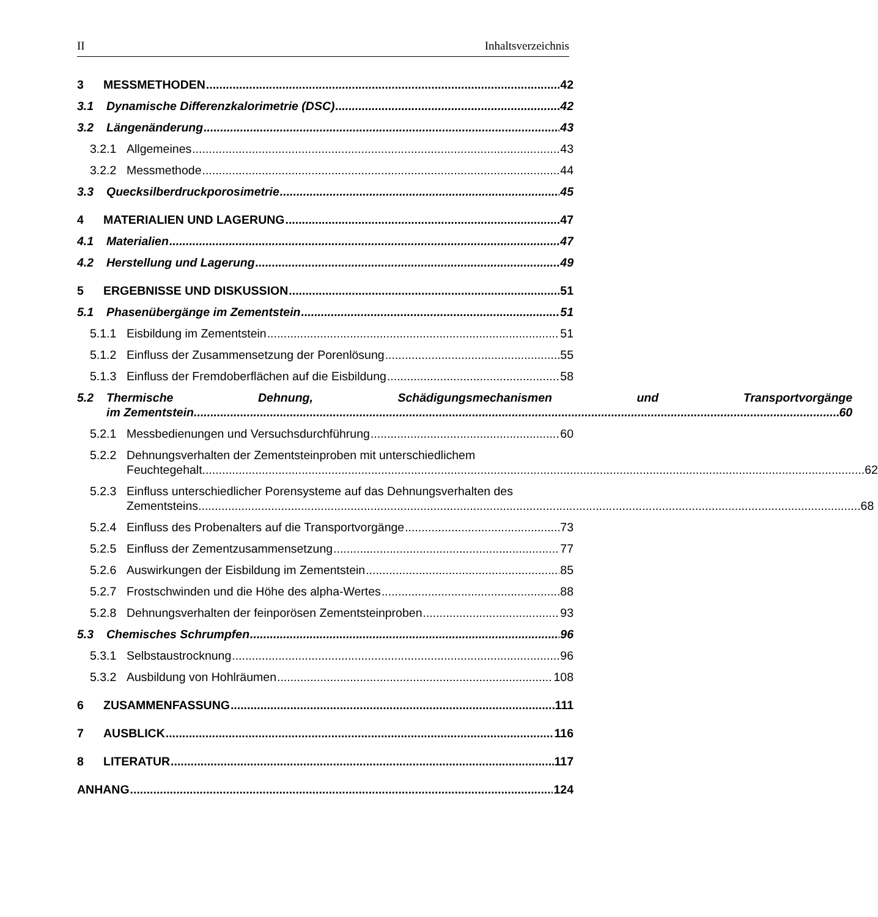II Inhaltsverzeichnis
3 MESSMETHODEN 42
3.1 Dynamische Differenzkalorimetrie (DSC) 42
3.2 Längenänderung 43
3.2.1 Allgemeines 43
3.2.2 Messmethode 44
3.3 Quecksilberdruckporosimetrie 45
4 MATERIALIEN UND LAGERUNG 47
4.1 Materialien 47
4.2 Herstellung und Lagerung 49
5 ERGEBNISSE UND DISKUSSION 51
5.1 Phasenübergänge im Zementstein 51
5.1.1 Eisbildung im Zementstein 51
5.1.2 Einfluss der Zusammensetzung der Porenlösung 55
5.1.3 Einfluss der Fremdoberflächen auf die Eisbildung 58
5.2
Thermische Dehnung, Schädigungsmechanismen und Transportvorgänge
im Zementstein 60
5.2.1 Messbedienungen und Versuchsdurchführung 60
5.2.2
Dehnungsverhalten der Zementsteinproben mit unterschiedlichem
Feuchtegehalt 62
5.2.3
Einfluss unterschiedlicher Porensysteme auf das Dehnungsverhalten des
Zementsteins 68
5.2.4 Einfluss des Probenalters auf die Transportvorgänge 73
5.2.5 Einfluss der Zementzusammensetzung 77
5.2.6 Auswirkungen der Eisbildung im Zementstein 85
5.2.7 Frostschwinden und die Höhe des alpha-Wertes 88
5.2.8 Dehnungsverhalten der feinporösen Zementsteinproben 93
5.3 Chemisches Schrumpfen 96
5.3.1 Selbstaustrocknung 96
5.3.2 Ausbildung von Hohlräumen 108
6 ZUSAMMENFASSUNG 111
7 AUSBLICK 116
8 LITERATUR 117
ANHANG 124